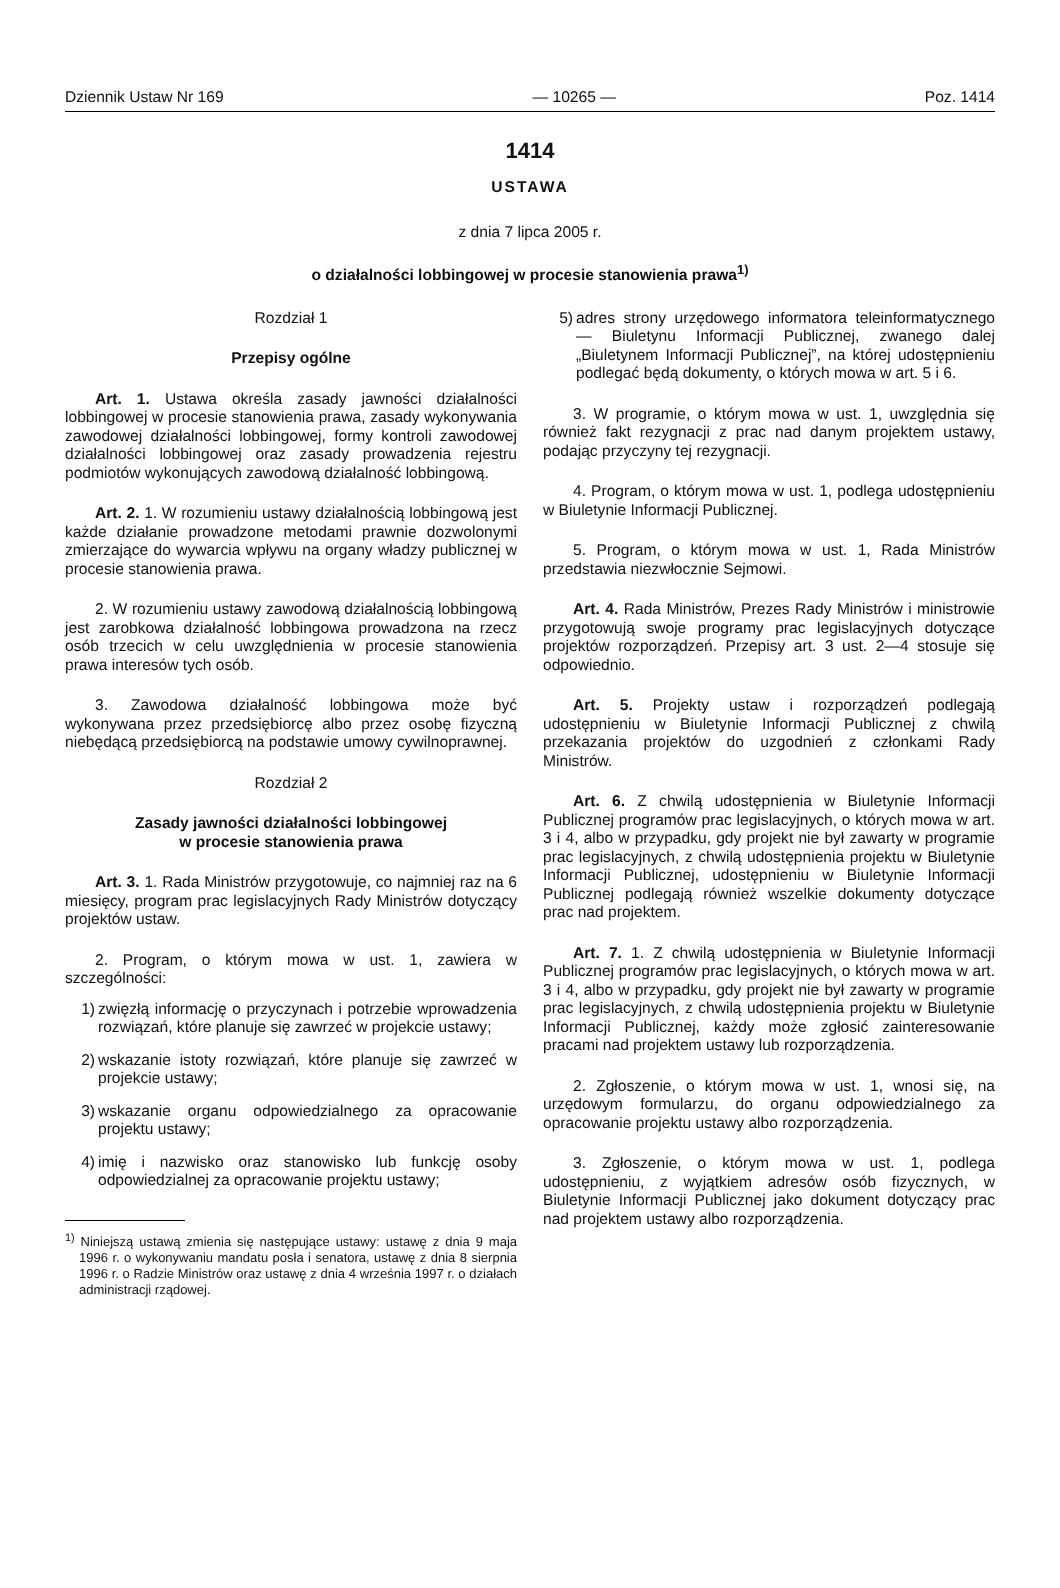Dziennik Ustaw Nr 169 — 10265 — Poz. 1414
1414
USTAWA
z dnia 7 lipca 2005 r.
o działalności lobbingowej w procesie stanowienia prawa<sup>1)</sup>
Rozdział 1
Przepisy ogólne
Art. 1. Ustawa określa zasady jawności działalności lobbingowej w procesie stanowienia prawa, zasady wykonywania zawodowej działalności lobbingowej, formy kontroli zawodowej działalności lobbingowej oraz zasady prowadzenia rejestru podmiotów wykonujących zawodową działalność lobbingową.
Art. 2. 1. W rozumieniu ustawy działalnością lobbingową jest każde działanie prowadzone metodami prawnie dozwolonymi zmierzające do wywarcia wpływu na organy władzy publicznej w procesie stanowienia prawa.
2. W rozumieniu ustawy zawodową działalnością lobbingową jest zarobkowa działalność lobbingowa prowadzona na rzecz osób trzecich w celu uwzględnienia w procesie stanowienia prawa interesów tych osób.
3. Zawodowa działalność lobbingowa może być wykonywana przez przedsiębiorcę albo przez osobę fizyczną niebędącą przedsiębiorcą na podstawie umowy cywilnoprawnej.
Rozdział 2
Zasady jawności działalności lobbingowej
w procesie stanowienia prawa
Art. 3. 1. Rada Ministrów przygotowuje, co najmniej raz na 6 miesięcy, program prac legislacyjnych Rady Ministrów dotyczący projektów ustaw.
2. Program, o którym mowa w ust. 1, zawiera w szczególności:
1) zwięzłą informację o przyczynach i potrzebie wprowadzenia rozwiązań, które planuje się zawrzeć w projekcie ustawy;
2) wskazanie istoty rozwiązań, które planuje się zawrzeć w projekcie ustawy;
3) wskazanie organu odpowiedzialnego za opracowanie projektu ustawy;
4) imię i nazwisko oraz stanowisko lub funkcję osoby odpowiedzialnej za opracowanie projektu ustawy;
<sup>1)</sup> Niniejszą ustawą zmienia się następujące ustawy: ustawę z dnia 9 maja 1996 r. o wykonywaniu mandatu posła i senatora, ustawę z dnia 8 sierpnia 1996 r. o Radzie Ministrów oraz ustawę z dnia 4 września 1997 r. o działach administracji rządowej.
5) adres strony urzędowego informatora teleinformatycznego — Biuletynu Informacji Publicznej, zwanego dalej „Biuletynem Informacji Publicznej”, na której udostępnieniu podlegać będą dokumenty, o których mowa w art. 5 i 6.
3. W programie, o którym mowa w ust. 1, uwzględnia się również fakt rezygnacji z prac nad danym projektem ustawy, podając przyczyny tej rezygnacji.
4. Program, o którym mowa w ust. 1, podlega udostępnieniu w Biuletynie Informacji Publicznej.
5. Program, o którym mowa w ust. 1, Rada Ministrów przedstawia niezwłocznie Sejmowi.
Art. 4. Rada Ministrów, Prezes Rady Ministrów i ministrowie przygotowują swoje programy prac legislacyjnych dotyczące projektów rozporządzeń. Przepisy art. 3 ust. 2—4 stosuje się odpowiednio.
Art. 5. Projekty ustaw i rozporządzeń podlegają udostępnieniu w Biuletynie Informacji Publicznej z chwilą przekazania projektów do uzgodnień z członkami Rady Ministrów.
Art. 6. Z chwilą udostępnienia w Biuletynie Informacji Publicznej programów prac legislacyjnych, o których mowa w art. 3 i 4, albo w przypadku, gdy projekt nie był zawarty w programie prac legislacyjnych, z chwilą udostępnienia projektu w Biuletynie Informacji Publicznej, udostępnieniu w Biuletynie Informacji Publicznej podlegają również wszelkie dokumenty dotyczące prac nad projektem.
Art. 7. 1. Z chwilą udostępnienia w Biuletynie Informacji Publicznej programów prac legislacyjnych, o których mowa w art. 3 i 4, albo w przypadku, gdy projekt nie był zawarty w programie prac legislacyjnych, z chwilą udostępnienia projektu w Biuletynie Informacji Publicznej, każdy może zgłosić zainteresowanie pracami nad projektem ustawy lub rozporządzenia.
2. Zgłoszenie, o którym mowa w ust. 1, wnosi się, na urzędowym formularzu, do organu odpowiedzialnego za opracowanie projektu ustawy albo rozporządzenia.
3. Zgłoszenie, o którym mowa w ust. 1, podlega udostępnieniu, z wyjątkiem adresów osób fizycznych, w Biuletynie Informacji Publicznej jako dokument dotyczący prac nad projektem ustawy albo rozporządzenia.